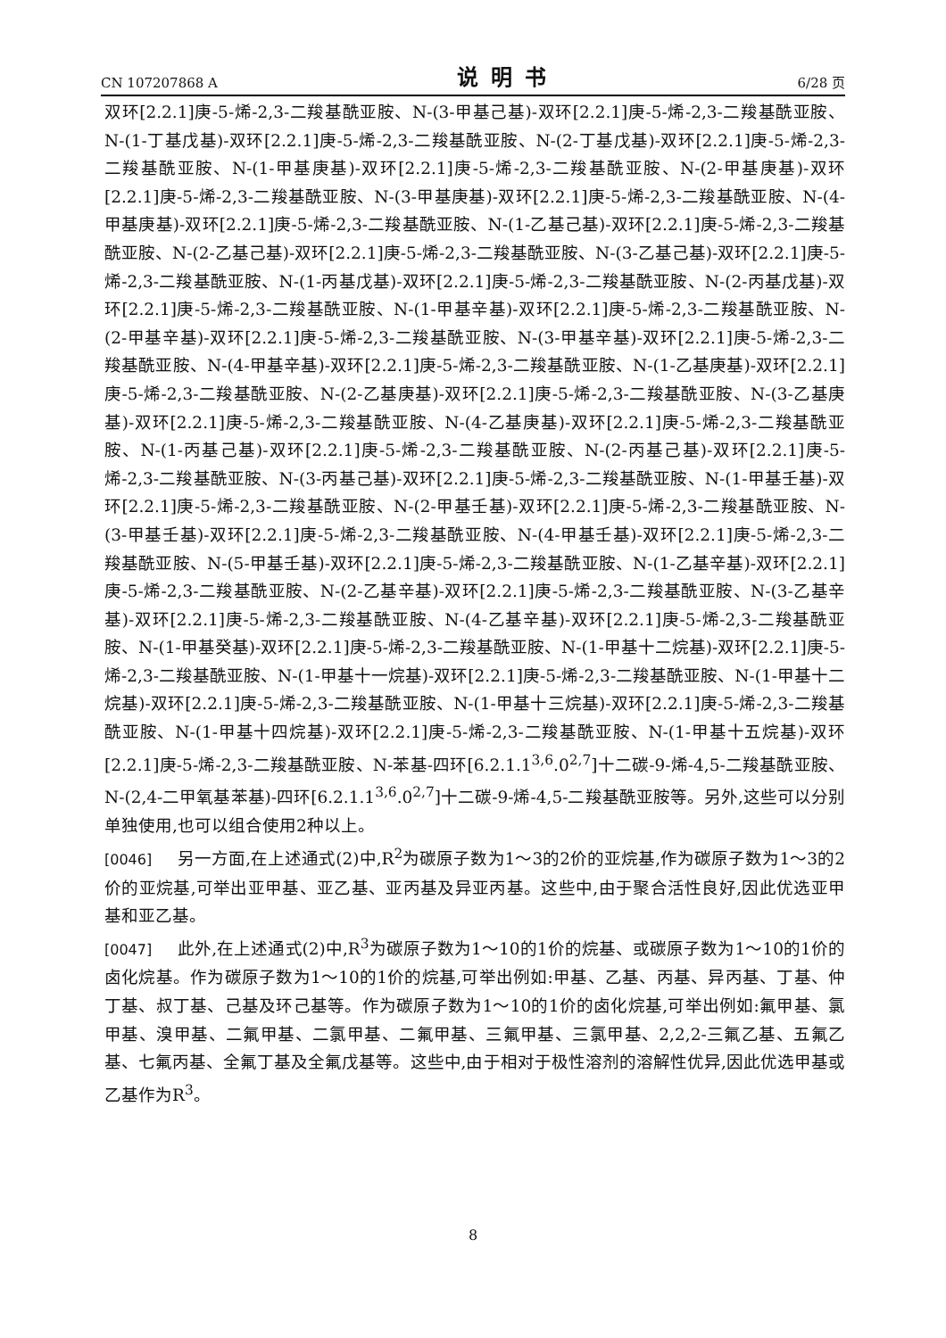CN 107207868 A 说明书 6/28 页
双环[2.2.1]庚-5-烯-2,3-二羧基酰亚胺、N-(3-甲基己基)-双环[2.2.1]庚-5-烯-2,3-二羧基酰亚胺、N-(1-丁基戊基)-双环[2.2.1]庚-5-烯-2,3-二羧基酰亚胺、N-(2-丁基戊基)-双环[2.2.1]庚-5-烯-2,3-二羧基酰亚胺、N-(1-甲基庚基)-双环[2.2.1]庚-5-烯-2,3-二羧基酰亚胺、N-(2-甲基庚基)-双环[2.2.1]庚-5-烯-2,3-二羧基酰亚胺、N-(3-甲基庚基)-双环[2.2.1]庚-5-烯-2,3-二羧基酰亚胺、N-(4-甲基庚基)-双环[2.2.1]庚-5-烯-2,3-二羧基酰亚胺、N-(1-乙基己基)-双环[2.2.1]庚-5-烯-2,3-二羧基酰亚胺、N-(2-乙基己基)-双环[2.2.1]庚-5-烯-2,3-二羧基酰亚胺、N-(3-乙基己基)-双环[2.2.1]庚-5-烯-2,3-二羧基酰亚胺、N-(1-丙基戊基)-双环[2.2.1]庚-5-烯-2,3-二羧基酰亚胺、N-(2-丙基戊基)-双环[2.2.1]庚-5-烯-2,3-二羧基酰亚胺、N-(1-甲基辛基)-双环[2.2.1]庚-5-烯-2,3-二羧基酰亚胺、N-(2-甲基辛基)-双环[2.2.1]庚-5-烯-2,3-二羧基酰亚胺、N-(3-甲基辛基)-双环[2.2.1]庚-5-烯-2,3-二羧基酰亚胺、N-(4-甲基辛基)-双环[2.2.1]庚-5-烯-2,3-二羧基酰亚胺、N-(1-乙基庚基)-双环[2.2.1]庚-5-烯-2,3-二羧基酰亚胺、N-(2-乙基庚基)-双环[2.2.1]庚-5-烯-2,3-二羧基酰亚胺、N-(3-乙基庚基)-双环[2.2.1]庚-5-烯-2,3-二羧基酰亚胺、N-(4-乙基庚基)-双环[2.2.1]庚-5-烯-2,3-二羧基酰亚胺、N-(1-丙基己基)-双环[2.2.1]庚-5-烯-2,3-二羧基酰亚胺、N-(2-丙基己基)-双环[2.2.1]庚-5-烯-2,3-二羧基酰亚胺、N-(3-丙基己基)-双环[2.2.1]庚-5-烯-2,3-二羧基酰亚胺、N-(1-甲基壬基)-双环[2.2.1]庚-5-烯-2,3-二羧基酰亚胺、N-(2-甲基壬基)-双环[2.2.1]庚-5-烯-2,3-二羧基酰亚胺、N-(3-甲基壬基)-双环[2.2.1]庚-5-烯-2,3-二羧基酰亚胺、N-(4-甲基壬基)-双环[2.2.1]庚-5-烯-2,3-二羧基酰亚胺、N-(5-甲基壬基)-双环[2.2.1]庚-5-烯-2,3-二羧基酰亚胺、N-(1-乙基辛基)-双环[2.2.1]庚-5-烯-2,3-二羧基酰亚胺、N-(2-乙基辛基)-双环[2.2.1]庚-5-烯-2,3-二羧基酰亚胺、N-(3-乙基辛基)-双环[2.2.1]庚-5-烯-2,3-二羧基酰亚胺、N-(4-乙基辛基)-双环[2.2.1]庚-5-烯-2,3-二羧基酰亚胺、N-(1-甲基癸基)-双环[2.2.1]庚-5-烯-2,3-二羧基酰亚胺、N-(1-甲基十二烷基)-双环[2.2.1]庚-5-烯-2,3-二羧基酰亚胺、N-(1-甲基十一烷基)-双环[2.2.1]庚-5-烯-2,3-二羧基酰亚胺、N-(1-甲基十二烷基)-双环[2.2.1]庚-5-烯-2,3-二羧基酰亚胺、N-(1-甲基十三烷基)-双环[2.2.1]庚-5-烯-2,3-二羧基酰亚胺、N-(1-甲基十四烷基)-双环[2.2.1]庚-5-烯-2,3-二羧基酰亚胺、N-(1-甲基十五烷基)-双环[2.2.1]庚-5-烯-2,3-二羧基酰亚胺、N-苯基-四环[6.2.1.1<sup>3,6</sup>.0<sup>2,7</sup>]十二碳-9-烯-4,5-二羧基酰亚胺、N-(2,4-二甲氧基苯基)-四环[6.2.1.1<sup>3,6</sup>.0<sup>2,7</sup>]十二碳-9-烯-4,5-二羧基酰亚胺等。另外,这些可以分别单独使用,也可以组合使用2种以上。
[0046] 另一方面,在上述通式(2)中,R<sup>2</sup>为碳原子数为1～3的2价的亚烷基,作为碳原子数为1～3的2价的亚烷基,可举出亚甲基、亚乙基、亚丙基及异亚丙基。这些中,由于聚合活性良好,因此优选亚甲基和亚乙基。
[0047] 此外,在上述通式(2)中,R<sup>3</sup>为碳原子数为1～10的1价的烷基、或碳原子数为1～10的1价的卤化烷基。作为碳原子数为1～10的1价的烷基,可举出例如:甲基、乙基、丙基、异丙基、丁基、仲丁基、叔丁基、己基及环己基等。作为碳原子数为1～10的1价的卤化烷基,可举出例如:氟甲基、氯甲基、溴甲基、二氟甲基、二氯甲基、二氟甲基、三氟甲基、三氯甲基、2,2,2-三氟乙基、五氟乙基、七氟丙基、全氟丁基及全氟戊基等。这些中,由于相对于极性溶剂的溶解性优异,因此优选甲基或乙基作为R<sup>3</sup>。
8